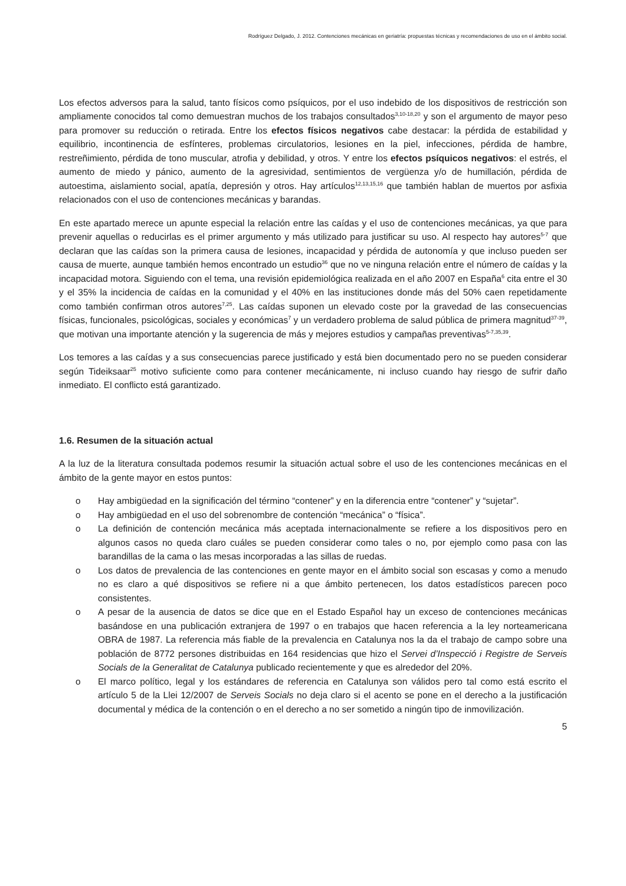Rodríguez Delgado, J. 2012. Contenciones mecánicas en geriatría: propuestas técnicas y recomendaciones de uso en el ámbito social.
Los efectos adversos para la salud, tanto físicos como psíquicos, por el uso indebido de los dispositivos de restricción son ampliamente conocidos tal como demuestran muchos de los trabajos consultados<sup>3,10-18,20</sup> y son el argumento de mayor peso para promover su reducción o retirada. Entre los efectos físicos negativos cabe destacar: la pérdida de estabilidad y equilibrio, incontinencia de esfínteres, problemas circulatorios, lesiones en la piel, infecciones, pérdida de hambre, restreñimiento, pérdida de tono muscular, atrofia y debilidad, y otros. Y entre los efectos psíquicos negativos: el estrés, el aumento de miedo y pánico, aumento de la agresividad, sentimientos de vergüenza y/o de humillación, pérdida de autoestima, aislamiento social, apatía, depresión y otros. Hay artículos<sup>12,13,15,16</sup> que también hablan de muertos por asfixia relacionados con el uso de contenciones mecánicas y barandas.
En este apartado merece un apunte especial la relación entre las caídas y el uso de contenciones mecánicas, ya que para prevenir aquellas o reducirlas es el primer argumento y más utilizado para justificar su uso. Al respecto hay autores<sup>5-7</sup> que declaran que las caídas son la primera causa de lesiones, incapacidad y pérdida de autonomía y que incluso pueden ser causa de muerte, aunque también hemos encontrado un estudio<sup>36</sup> que no ve ninguna relación entre el número de caídas y la incapacidad motora. Siguiendo con el tema, una revisión epidemiológica realizada en el año 2007 en España<sup>6</sup> cita entre el 30 y el 35% la incidencia de caídas en la comunidad y el 40% en las instituciones donde más del 50% caen repetidamente como también confirman otros autores<sup>7,25</sup>. Las caídas suponen un elevado coste por la gravedad de las consecuencias físicas, funcionales, psicológicas, sociales y económicas<sup>7</sup> y un verdadero problema de salud pública de primera magnitud<sup>37-39</sup>, que motivan una importante atención y la sugerencia de más y mejores estudios y campañas preventivas<sup>5-7,35,39</sup>.
Los temores a las caídas y a sus consecuencias parece justificado y está bien documentado pero no se pueden considerar según Tideiksaar<sup>25</sup> motivo suficiente como para contener mecánicamente, ni incluso cuando hay riesgo de sufrir daño inmediato. El conflicto está garantizado.
1.6. Resumen de la situación actual
A la luz de la literatura consultada podemos resumir la situación actual sobre el uso de les contenciones mecánicas en el ámbito de la gente mayor en estos puntos:
o Hay ambigüedad en la significación del término “contener” y en la diferencia entre “contener” y “sujetar”.
o Hay ambigüedad en el uso del sobrenombre de contención “mecánica” o “física”.
o La definición de contención mecánica más aceptada internacionalmente se refiere a los dispositivos pero en algunos casos no queda claro cuáles se pueden considerar como tales o no, por ejemplo como pasa con las barandillas de la cama o las mesas incorporadas a las sillas de ruedas.
o Los datos de prevalencia de las contenciones en gente mayor en el ámbito social son escasas y como a menudo no es claro a qué dispositivos se refiere ni a que ámbito pertenecen, los datos estadísticos parecen poco consistentes.
o A pesar de la ausencia de datos se dice que en el Estado Español hay un exceso de contenciones mecánicas basándose en una publicación extranjera de 1997 o en trabajos que hacen referencia a la ley norteamericana OBRA de 1987. La referencia más fiable de la prevalencia en Catalunya nos la da el trabajo de campo sobre una población de 8772 persones distribuidas en 164 residencias que hizo el Servei d’Inspecció i Registre de Serveis Socials de la Generalitat de Catalunya publicado recientemente y que es alrededor del 20%.
o El marco político, legal y los estándares de referencia en Catalunya son válidos pero tal como está escrito el artículo 5 de la Llei 12/2007 de Serveis Socials no deja claro si el acento se pone en el derecho a la justificación documental y médica de la contención o en el derecho a no ser sometido a ningún tipo de inmovilización.
5